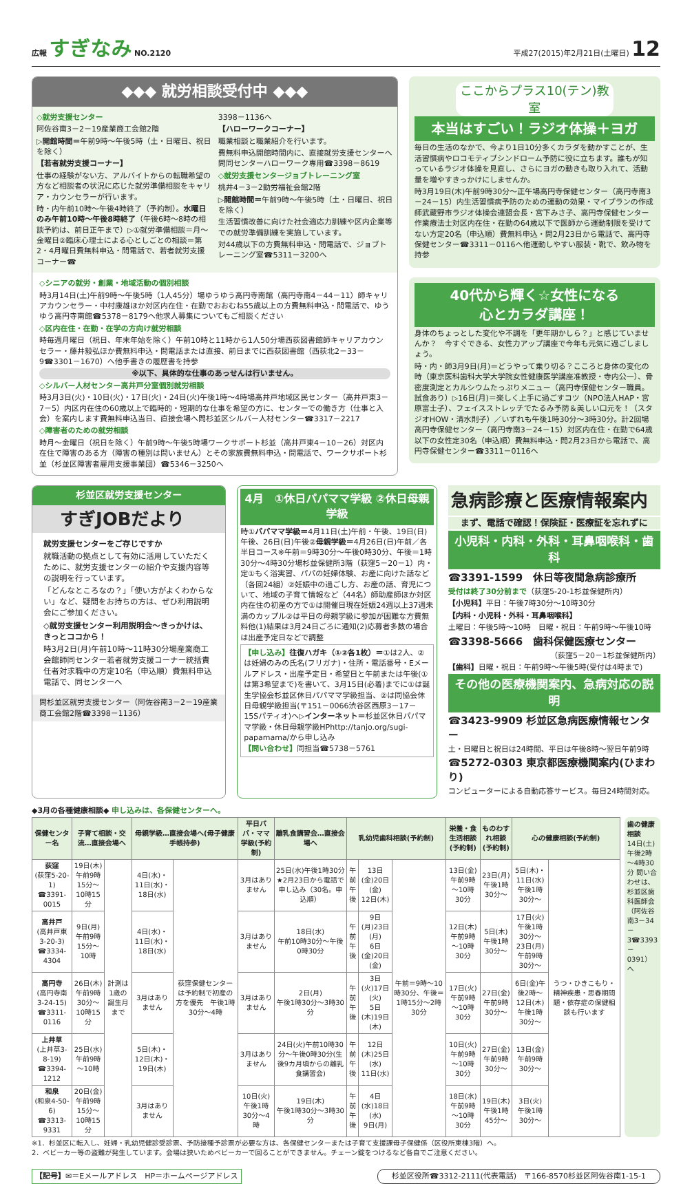広報 すぎなみ NO.2120
平成27(2015)年2月21日(土曜日) 12
◆◆◆ 就労相談受付中 ◆◆◆
◇就労支援センター
阿佐谷南3－2－19産業商工会館2階
▷開館時間＝午前9時～午後5時（土・日曜日、祝日を除く）
【若者就労支援コーナー】
仕事の経験がない方、アルバイトからの転職希望の方など相談者の状況に応じた就労準備相談をキャリア・カウンセラーが行います。
時・内午前10時～午後4時終了（予約制）。水曜日のみ午前10時～午後8時終了（午後6時～8時の相談予約は、前日正午まで）▷①就労準備相談＝月～金曜日②臨床心理士による心としごとの相談＝第2・4月曜日費無料申込・問電話で、若者就労支援コーナー☎
3398－1136へ
【ハローワークコーナー】
職業相談と職業紹介を行います。
費無料申込開館時間内に、直接就労支援センターへ問同センターハローワーク専用☎3398－8619
◇就労支援センタージョブトレーニング室
桃井4－3－2勤労福祉会館2階
▷開館時間＝午前9時～午後5時（土・日曜日、祝日を除く）
生活習慣改善に向けた社会適応力訓練や区内企業等での就労準備訓練を実施しています。
対44歳以下の方費無料申込・問電話で、ジョブトレーニング室☎5311－3200へ
◇シニアの就労・創業・地域活動の個別相談
時3月14日(土)午前9時～午後5時（1人45分）場ゆうゆう高円寺南館（高円寺南4－44－11）師キャリアカウンセラー・中村康雄ほか対区内在住・在勤でおおむね55歳以上の方費無料申込・問電話で、ゆうゆう高円寺南館☎5378－8179へ他求人募集についてもご相談ください
◇区内在住・在勤・在学の方向け就労相談
時毎週月曜日（祝日、年末年始を除く）午前10時と11時から1人50分場西荻図書館師キャリアカウンセラー・藤井毅弘ほか費無料申込・問電話または直接、前日までに西荻図書館（西荻北2－33－9☎3301－1670）へ他手書きの履歴書を持参
※以下、具体的な仕事のあっせんは行いません。
◇シルバー人材センター高井戸分室個別就労相談
時3月3日(火)・10日(火)・17日(火)・24日(火)午後1時～4時場高井戸地域区民センター（高井戸東3－7－5）内区内在住の60歳以上で臨時的・短期的な仕事を希望の方に、センターでの働き方（仕事と入会）を案内します費無料申込当日、直接会場へ問杉並区シルバー人材センター☎3317－2217
◇障害者のための就労相談
時月～金曜日（祝日を除く）午前9時～午後5時場ワークサポート杉並（高井戸東4－10－26）対区内在住で障害のある方（障害の種別は問いません）とその家族費無料申込・問電話で、ワークサポート杉並（杉並区障害者雇用支援事業団）☎5346－3250へ
ここからプラス10(テン)教室
本当はすごい！ラジオ体操＋ヨガ
毎日の生活のなかで、今より1日10分多くカラダを動かすことが、生活習慣病やロコモティブシンドローム予防に役に立ちます。誰もが知っているラジオ体操を見直し、さらにヨガの動きも取り入れて、活動量を増やすきっかけにしませんか。
時3月19日(木)午前9時30分～正午場高円寺保健センター（高円寺南3－24－15）内生活習慣病予防のための運動の効果・マイプランの作成師武蔵野市ラジオ体操会連盟会長・宮下みさ子、高円寺保健センター作業療法士対区内在住・在勤の64歳以下で医師から運動制限を受けてない方定20名（申込順）費無料申込・問2月23日から電話で、高円寺保健センター☎3311－0116へ他運動しやすい服装・靴で、飲み物を持参
40代から輝く☆女性になる
心とカラダ講座！
身体のちょっとした変化や不調を「更年期かしら？」と感じていませんか？　今すぐできる、女性力アップ講座で今年も元気に過ごしましょう。
時・内・師3月9日(月)＝どうやって乗り切る？こころと身体の変化の時（東京医科歯科大学大学院女性健康医学講座准教授・寺内公一）、骨密度測定とカルシウムたっぷりメニュー（高円寺保健センター職員。試食あり）▷16日(月)＝楽しく上手に過ごすコツ（NPO法人HAP・宮原富士子）、フェイスストレッチでたるみ予防＆美しい口元を！（スタジオHOW・清水則子）／いずれも午後1時30分～3時30分。計2回場高円寺保健センター（高円寺南3－24－15）対区内在住・在勤で64歳以下の女性定30名（申込順）費無料申込・問2月23日から電話で、高円寺保健センター☎3311－0116へ
杉並区就労支援センター
すぎJOBだより
就労支援センターをご存じですか
就職活動の拠点として有効に活用していただくために、就労支援センターの紹介や支援内容等の説明を行っています。
「どんなところなの？」「使い方がよくわからない」など、疑問をお持ちの方は、ぜひ利用説明会にご参加ください。
◇就労支援センター利用説明会～きっかけは、きっとココから！
時3月2日(月)午前10時～11時30分場産業商工会館師同センター若者就労支援コーナー統括責任者対求職中の方定10名（申込順）費無料申込電話で、同センターへ
問杉並区就労支援センター（阿佐谷南3－2－19産業商工会館2階☎3398－1136）
4月　①休日パパママ学級 ②休日母親学級
時①パパママ学級＝4月11日(土)午前・午後、19日(日)午後、26日(日)午後②母親学級＝4月26日(日)午前／各半日コース※午前＝9時30分～午後0時30分、午後＝1時30分～4時30分場杉並保健所3階（荻窪5－20－1）内・定①もく浴実習、パパの妊婦体験、お産に向けた話など（各回24組）②妊娠中の過ごし方、お産の話、育児について、地域の子育て情報など（44名）師助産師ほか対区内在住の初産の方で①は開催日現在妊娠24週以上37週未満のカップル②は平日の母親学級に参加が困難な方費無料他(1)結果は3月24日ごろに通知(2)応募者多数の場合は出産予定日などで調整
【申し込み】往復ハガキ（①②各1枚）＝①は2人、②は妊婦のみの氏名(フリガナ)・住所・電話番号・Eメールアドレス・出産予定日・希望日と午前または午後(①は第3希望まで)を書いて、3月15日(必着)までに①は誕生学協会杉並区休日パパママ学級担当、②は同協会休日母親学級担当(〒151－0066渋谷区西原3－17－15Sパティオ)へ▷インターネット＝杉並区休日パパママ学級・休日母親学級HPhttp://tanjo.org/sugi-papamama/から申し込み
【問い合わせ】同担当☎5738－5761
急病診療と医療情報案内
まず、電話で確認！保険証・医療証を忘れずに
小児科・内科・外科・耳鼻咽喉科・歯科
☎3391-1599　休日等夜間急病診療所
受付は終了30分前まで（荻窪5-20-1杉並保健所内）
【小児科】平日：午後7時30分～10時30分
【内科・小児科・外科・耳鼻咽喉科】
土曜日：午後5時～10時　日曜・祝日：午前9時～午後10時
☎3398-5666　歯科保健医療センター
（荻窪5－20－1杉並保健所内）
【歯科】日曜・祝日：午前9時～午後5時(受付は4時まで)
その他の医療機関案内、急病対応の説明
☎3423-9909 杉並区急病医療情報センター
土・日曜日と祝日は24時間、平日は午後8時～翌日午前9時
☎5272-0303 東京都医療機関案内(ひまわり)
コンピューターによる自動応答サービス。毎日24時間対応。
◆3月の各種健康相談◆ 申し込みは、各保健センターへ。
| 保健センター名 | 子育て相談・交流…直接会場へ | | 母親学級…直接会場へ(母子健康手帳持参) | | 平日パパ・ママ学級(予約制) | 離乳食講習会…直接会場へ | 乳幼児歯科相談(予約制) | | | 栄養・食生活相談(予約制) | ものわすれ相談(予約制) | 心の健康相談(予約制) | |
| --- | --- | --- | --- | --- | --- | --- | --- | --- | --- | --- | --- | --- | --- |
| 荻窪 (荻窪5-20-1) ☎3391-0015 | 19日(木) 午前9時15分～10時15分 | 計測は1歳の誕生月まで | 4日(水)・11日(水)・18日(水) | 荻窪保健センターは予約制で初産の方を優先 午後1時30分～4時 | 3月はありません | 25日(水)午後1時30分 ★2月23日から電話で申し込み（30名。申込順） | 午前 午後 | 13日(金)20日(金) 12日(木) | 午前＝9時～10時30分、午後＝1時15分～2時30分 | 13日(金) 午前9時～10時30分 | 23日(月) 午後1時30分～ | 5日(木)・11日(水) 午後1時30分～ | うつ・ひきこもり・精神疾患・思春期問題・依存症の保健相談も行います |
| 高井戸 (高井戸東3-20-3) ☎3334-4304 | 9日(月) 午前9時15分～10時 | | 4日(水)・11日(水)・18日(水) | | 3月はありません | 18日(水) 午前10時30分～午後0時30分 | 午前 午後 | 9日(月)23日(月) 6日(金)20日(金) | | 12日(木) 午前9時～10時30分 | 5日(木) 午後1時30分～ | 17日(火)午後1時30分～ 23日(月)午前9時30分～ | |
| 高円寺 (高円寺南3-24-15) ☎3311-0116 | 26日(木) 午前9時30分～10時15分 | | 3月はありません | | 3月はありません | 2日(月) 午後1時30分～3時30分 | 午前 午後 | 3日(火)17日(火) 5日(木)19日(木) | | 17日(火) 午前9時～10時30分 | 27日(金) 午前9時30分～ | 6日(金)午後2時～ 12日(木)午後1時30分～ | |
| 上井草 (上井草3-8-19) ☎3394-1212 | 25日(水) 午前9時～10時 | | 5日(木)・12日(木)・19日(木) | | 3月はありません | 24日(火)午前10時30分～午後0時30分(生後9カ月頃からの離乳食講習会) | 午前 午後 | 12日(木)25日(水) 11日(水) | | 10日(火) 午前9時～10時30分 | 27日(金) 午前9時30分～ | 13日(金) 午前9時30分～ | |
| 和泉 (和泉4-50-6) ☎3313-9331 | 20日(金) 午前9時15分～10時15分 | | 3月はありません | | 10日(火) 午後1時30分～4時 | 19日(木) 午後1時30分～3時30分 | 午前 午後 | 4日(水)18日(水) 9日(月) | | 18日(水) 午前9時～10時30分 | 19日(木) 午後1時45分～ | 3日(火) 午後1時30分～ | |
歯の健康相談
14日(土)午後2時～4時30分 問い合わせは、杉並区歯科医師会（阿佐谷南3－34－3☎3393－0391）へ
※1．杉並区に転入し、妊婦・乳幼児健診受診票、予防接種予診票が必要な方は、各保健センターまたは子育て支援課母子保健係（区役所東棟3階）へ。
2．ベビーカー等の盗難が発生しています。会場は狭いためベビーカーで回ることができません。チェーン錠をつけるなど各自でご注意ください。
【記号】✉＝Eメールアドレス　HP＝ホームページアドレス 杉並区役所☎3312-2111(代表電話)　〒166-8570杉並区阿佐谷南1-15-1